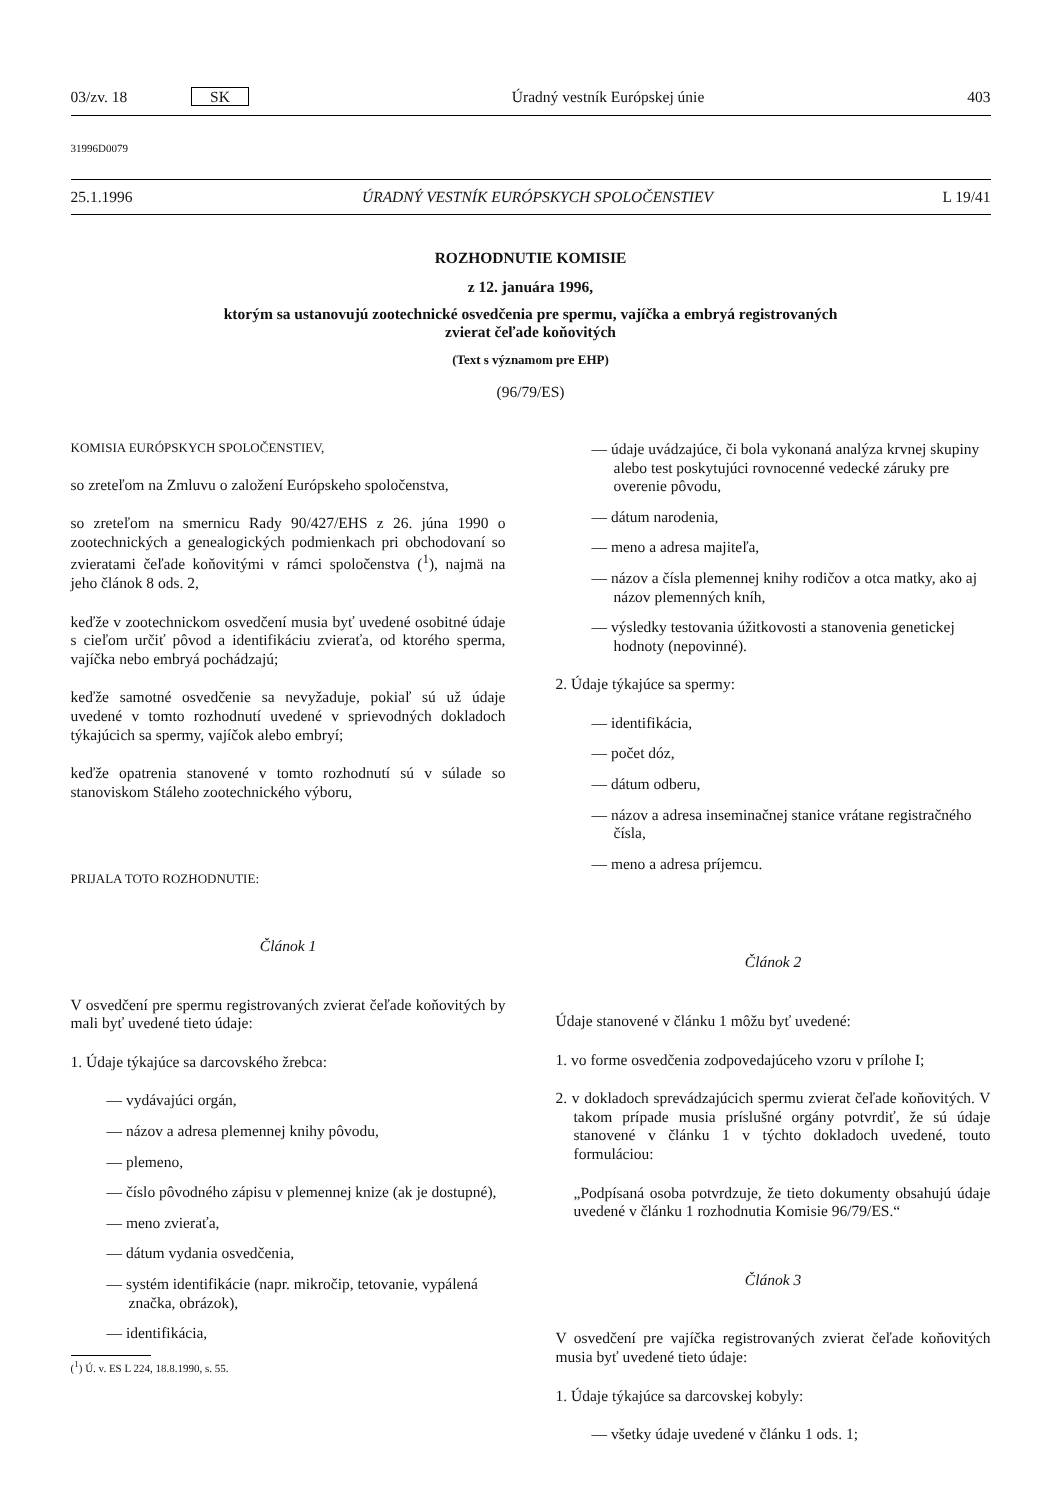03/zv. 18 SK Úradný vestník Európskej únie 403
31996D0079
25.1.1996 ÚRADNÝ VESTNÍK EURÓPSKYCH SPOLOČENSTIEV L 19/41
ROZHODNUTIE KOMISIE
z 12. januára 1996,
ktorým sa ustanovujú zootechnické osvedčenia pre spermu, vajíčka a embryá registrovaných
zvierat čeľade koňovitých
(Text s významom pre EHP)
(96/79/ES)
KOMISIA EURÓPSKYCH SPOLOČENSTIEV,
so zreteľom na Zmluvu o založení Európskeho spoločenstva,
so zreteľom na smernicu Rady 90/427/EHS z 26. júna 1990 o zootechnických a genealogických podmienkach pri obchodovaní so zvieratami čeľade koňovitými v rámci spoločenstva (<sup>1</sup>), najmä na jeho článok 8 ods. 2,
keďže v zootechnickom osvedčení musia byť uvedené osobitné údaje s cieľom určiť pôvod a identifikáciu zvieraťa, od ktorého sperma, vajíčka nebo embryá pochádzajú;
keďže samotné osvedčenie sa nevyžaduje, pokiaľ sú už údaje uvedené v tomto rozhodnutí uvedené v sprievodných dokladoch týkajúcich sa spermy, vajíčok alebo embryí;
keďže opatrenia stanovené v tomto rozhodnutí sú v súlade so stanoviskom Stáleho zootechnického výboru,
PRIJALA TOTO ROZHODNUTIE:
Článok 1
V osvedčení pre spermu registrovaných zvierat čeľade koňovitých by mali byť uvedené tieto údaje:
1. Údaje týkajúce sa darcovského žrebca:
— vydávajúci orgán,
— názov a adresa plemennej knihy pôvodu,
— plemeno,
— číslo pôvodného zápisu v plemennej knize (ak je dostupné),
— meno zvieraťa,
— dátum vydania osvedčenia,
— systém identifikácie (napr. mikročip, tetovanie, vypálená značka, obrázok),
— identifikácia,
(<sup>1</sup>) Ú. v. ES L 224, 18.8.1990, s. 55.
— údaje uvádzajúce, či bola vykonaná analýza krvnej skupiny alebo test poskytujúci rovnocenné vedecké záruky pre overenie pôvodu,
— dátum narodenia,
— meno a adresa majiteľa,
— názov a čísla plemennej knihy rodičov a otca matky, ako aj názov plemenných kníh,
— výsledky testovania úžitkovosti a stanovenia genetickej hodnoty (nepovinné).
2. Údaje týkajúce sa spermy:
— identifikácia,
— počet dóz,
— dátum odberu,
— názov a adresa inseminačnej stanice vrátane registračného čísla,
— meno a adresa príjemcu.
Článok 2
Údaje stanovené v článku 1 môžu byť uvedené:
1. vo forme osvedčenia zodpovedajúceho vzoru v prílohe I;
2. v dokladoch sprevádzajúcich spermu zvierat čeľade koňovitých. V takom prípade musia príslušné orgány potvrdiť, že sú údaje stanovené v článku 1 v týchto dokladoch uvedené, touto formuláciou:
„Podpísaná osoba potvrdzuje, že tieto dokumenty obsahujú údaje uvedené v článku 1 rozhodnutia Komisie 96/79/ES.“
Článok 3
V osvedčení pre vajíčka registrovaných zvierat čeľade koňovitých musia byť uvedené tieto údaje:
1. Údaje týkajúce sa darcovskej kobyly:
— všetky údaje uvedené v článku 1 ods. 1;